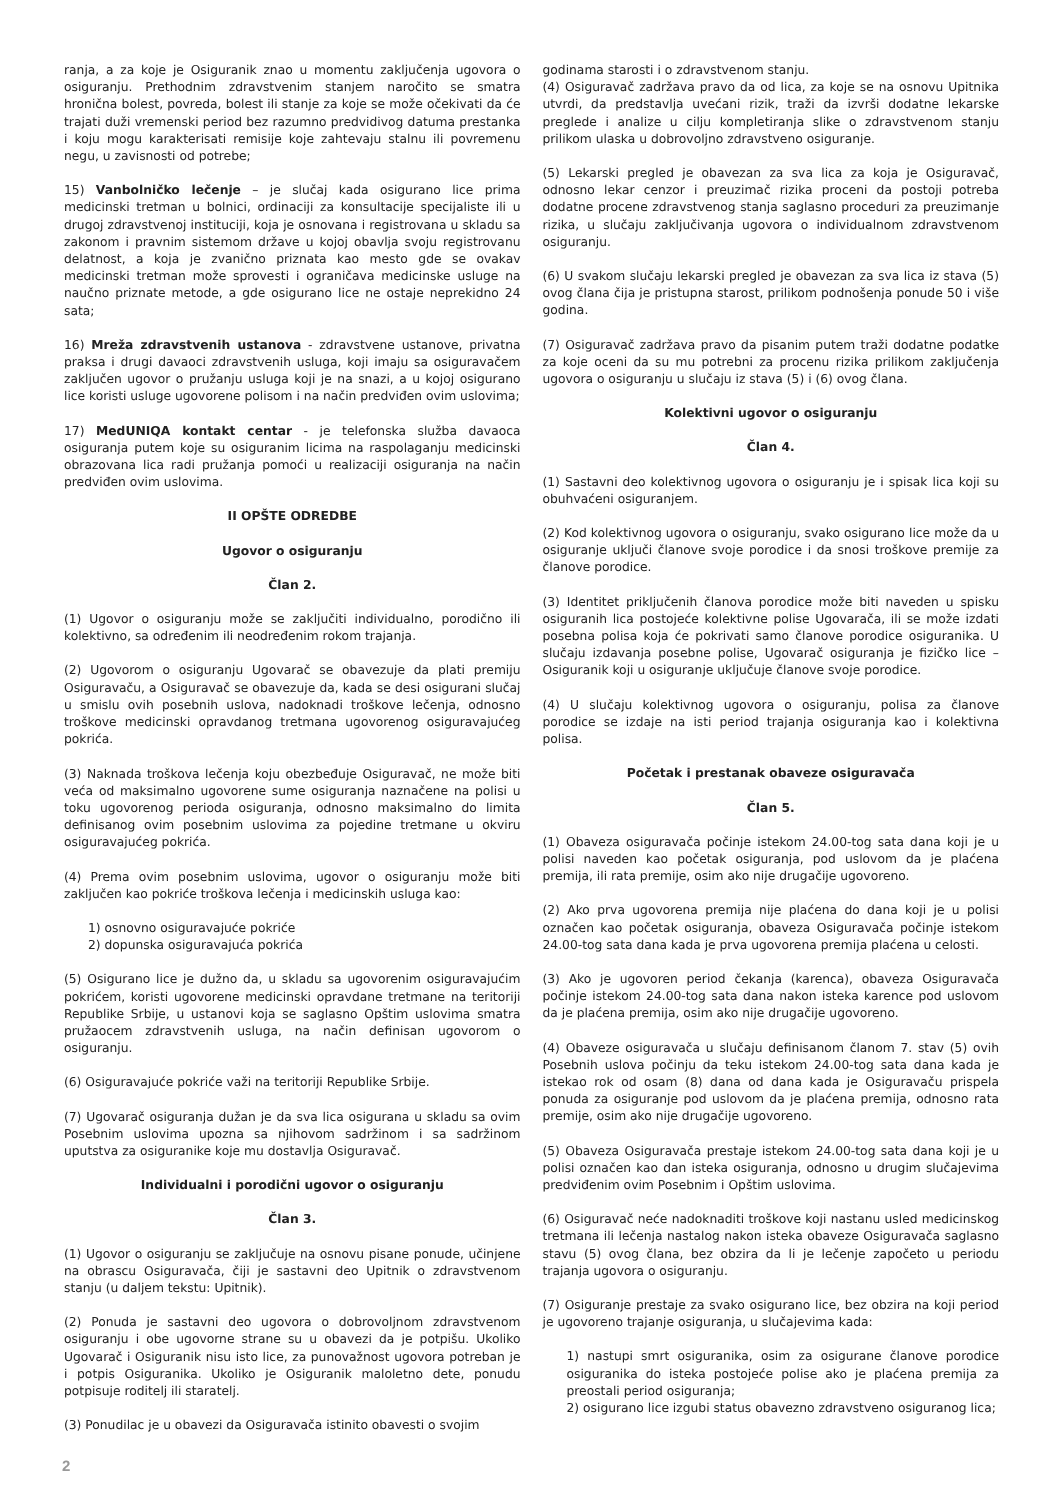ranja, a za koje je Osiguranik znao u momentu zaključenja ugovora o osiguranju. Prethodnim zdravstvenim stanjem naročito se smatra hronična bolest, povreda, bolest ili stanje za koje se može očekivati da će trajati duži vremenski period bez razumno predvidivog datuma prestanka i koju mogu karakterisati remisije koje zahtevaju stalnu ili povremenu negu, u zavisnosti od potrebe;
15) Vanbolničko lečenje – je slučaj kada osigurano lice prima medicinski tretman u bolnici, ordinaciji za konsultacije specijaliste ili u drugoj zdravstvenoj instituciji, koja je osnovana i registrovana u skladu sa zakonom i pravnim sistemom države u kojoj obavlja svoju registrovanu delatnost, a koja je zvanično priznata kao mesto gde se ovakav medicinski tretman može sprovesti i ograničava medicinske usluge na naučno priznate metode, a gde osigurano lice ne ostaje neprekidno 24 sata;
16) Mreža zdravstvenih ustanova - zdravstvene ustanove, privatna praksa i drugi davaoci zdravstvenih usluga, koji imaju sa osiguravačem zaključen ugovor o pružanju usluga koji je na snazi, a u kojoj osigurano lice koristi usluge ugovorene polisom i na način predviđen ovim uslovima;
17) MedUNIQA kontakt centar - je telefonska služba davaoca osiguranja putem koje su osiguranim licima na raspolaganju medicinski obrazovana lica radi pružanja pomoći u realizaciji osiguranja na način predviđen ovim uslovima.
II OPŠTE ODREDBE
Ugovor o osiguranju
Član 2.
(1) Ugovor o osiguranju može se zaključiti individualno, porodično ili kolektivno, sa određenim ili neodređenim rokom trajanja.
(2) Ugovorom o osiguranju Ugovarač se obavezuje da plati premiju Osiguravaču, a Osiguravač se obavezuje da, kada se desi osigurani slučaj u smislu ovih posebnih uslova, nadoknadi troškove lečenja, odnosno troškove medicinski opravdanog tretmana ugovorenog osiguravajućeg pokrića.
(3) Naknada troškova lečenja koju obezbeđuje Osiguravač, ne može biti veća od maksimalno ugovorene sume osiguranja naznačene na polisi u toku ugovorenog perioda osiguranja, odnosno maksimalno do limita definisanog ovim posebnim uslovima za pojedine tretmane u okviru osiguravajućeg pokrića.
(4) Prema ovim posebnim uslovima, ugovor o osiguranju može biti zaključen kao pokriće troškova lečenja i medicinskih usluga kao:
1) osnovno osiguravajuće pokriće
2) dopunska osiguravajuća pokrića
(5) Osigurano lice je dužno da, u skladu sa ugovorenim osiguravajućim pokrićem, koristi ugovorene medicinski opravdane tretmane na teritoriji Republike Srbije, u ustanovi koja se saglasno Opštim uslovima smatra pružaocem zdravstvenih usluga, na način definisan ugovorom o osiguranju.
(6) Osiguravajuće pokriće važi na teritoriji Republike Srbije.
(7) Ugovarač osiguranja dužan je da sva lica osigurana u skladu sa ovim Posebnim uslovima upozna sa njihovom sadržinom i sa sadržinom uputstva za osiguranike koje mu dostavlja Osiguravač.
Individualni i porodični ugovor o osiguranju
Član 3.
(1) Ugovor o osiguranju se zaključuje na osnovu pisane ponude, učinjene na obrascu Osiguravača, čiji je sastavni deo Upitnik o zdravstvenom stanju (u daljem tekstu: Upitnik).
(2) Ponuda je sastavni deo ugovora o dobrovoljnom zdravstvenom osiguranju i obe ugovorne strane su u obavezi da je potpišu. Ukoliko Ugovarač i Osiguranik nisu isto lice, za punovažnost ugovora potreban je i potpis Osiguranika. Ukoliko je Osiguranik maloletno dete, ponudu potpisuje roditelj ili staratelj.
(3) Ponudilac je u obavezi da Osiguravača istinito obavesti o svojim
godinama starosti i o zdravstvenom stanju.
(4) Osiguravač zadržava pravo da od lica, za koje se na osnovu Upitnika utvrdi, da predstavlja uvećani rizik, traži da izvrši dodatne lekarske preglede i analize u cilju kompletiranja slike o zdravstvenom stanju prilikom ulaska u dobrovoljno zdravstveno osiguranje.
(5) Lekarski pregled je obavezan za sva lica za koja je Osiguravač, odnosno lekar cenzor i preuzimač rizika proceni da postoji potreba dodatne procene zdravstvenog stanja saglasno proceduri za preuzimanje rizika, u slučaju zaključivanja ugovora o individualnom zdravstvenom osiguranju.
(6) U svakom slučaju lekarski pregled je obavezan za sva lica iz stava (5) ovog člana čija je pristupna starost, prilikom podnošenja ponude 50 i više godina.
(7) Osiguravač zadržava pravo da pisanim putem traži dodatne podatke za koje oceni da su mu potrebni za procenu rizika prilikom zaključenja ugovora o osiguranju u slučaju iz stava (5) i (6) ovog člana.
Kolektivni ugovor o osiguranju
Član 4.
(1) Sastavni deo kolektivnog ugovora o osiguranju je i spisak lica koji su obuhvaćeni osiguranjem.
(2) Kod kolektivnog ugovora o osiguranju, svako osigurano lice može da u osiguranje uključi članove svoje porodice i da snosi troškove premije za članove porodice.
(3) Identitet priključenih članova porodice može biti naveden u spisku osiguranih lica postojeće kolektivne polise Ugovarača, ili se može izdati posebna polisa koja će pokrivati samo članove porodice osiguranika. U slučaju izdavanja posebne polise, Ugovarač osiguranja je fizičko lice – Osiguranik koji u osiguranje uključuje članove svoje porodice.
(4) U slučaju kolektivnog ugovora o osiguranju, polisa za članove porodice se izdaje na isti period trajanja osiguranja kao i kolektivna polisa.
Početak i prestanak obaveze osiguravača
Član 5.
(1) Obaveza osiguravača počinje istekom 24.00-tog sata dana koji je u polisi naveden kao početak osiguranja, pod uslovom da je plaćena premija, ili rata premije, osim ako nije drugačije ugovoreno.
(2) Ako prva ugovorena premija nije plaćena do dana koji je u polisi označen kao početak osiguranja, obaveza Osiguravača počinje istekom 24.00-tog sata dana kada je prva ugovorena premija plaćena u celosti.
(3) Ako je ugovoren period čekanja (karenca), obaveza Osiguravača počinje istekom 24.00-tog sata dana nakon isteka karence pod uslovom da je plaćena premija, osim ako nije drugačije ugovoreno.
(4) Obaveze osiguravača u slučaju definisanom članom 7. stav (5) ovih Posebnih uslova počinju da teku istekom 24.00-tog sata dana kada je istekao rok od osam (8) dana od dana kada je Osiguravaču prispela ponuda za osiguranje pod uslovom da je plaćena premija, odnosno rata premije, osim ako nije drugačije ugovoreno.
(5) Obaveza Osiguravača prestaje istekom 24.00-tog sata dana koji je u polisi označen kao dan isteka osiguranja, odnosno u drugim slučajevima predviđenim ovim Posebnim i Opštim uslovima.
(6) Osiguravač neće nadoknaditi troškove koji nastanu usled medicinskog tretmana ili lečenja nastalog nakon isteka obaveze Osiguravača saglasno stavu (5) ovog člana, bez obzira da li je lečenje započeto u periodu trajanja ugovora o osiguranju.
(7) Osiguranje prestaje za svako osigurano lice, bez obzira na koji period je ugovoreno trajanje osiguranja, u slučajevima kada:
1) nastupi smrt osiguranika, osim za osigurane članove porodice osiguranika do isteka postojeće polise ako je plaćena premija za preostali period osiguranja;
2) osigurano lice izgubi status obavezno zdravstveno osiguranog lica;
2